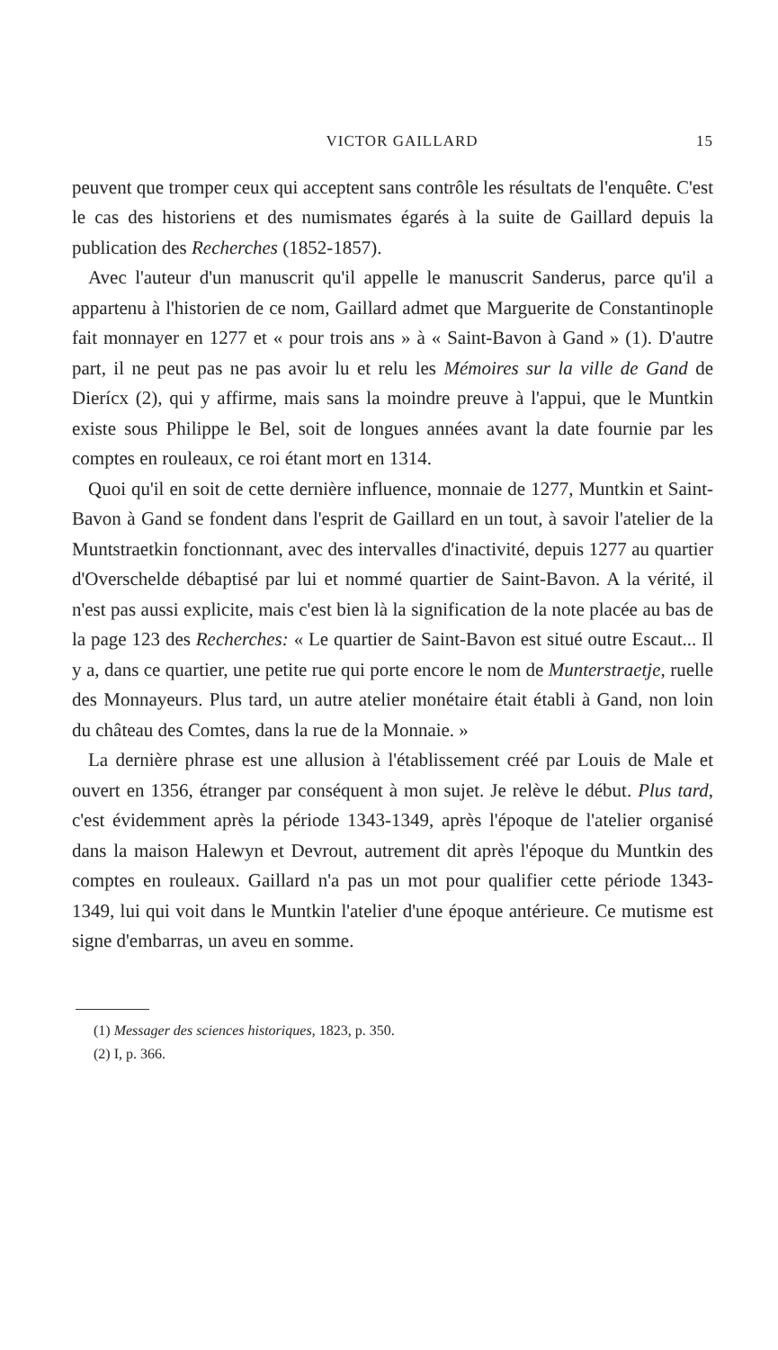VICTOR GAILLARD 15
peuvent que tromper ceux qui acceptent sans contrôle les résultats de l'enquête. C'est le cas des historiens et des numismates égarés à la suite de Gaillard depuis la publication des Recherches (1852-1857).
Avec l'auteur d'un manuscrit qu'il appelle le manuscrit Sanderus, parce qu'il a appartenu à l'historien de ce nom, Gaillard admet que Marguerite de Constantinople fait monnayer en 1277 et « pour trois ans » à « Saint-Bavon à Gand » (1). D'autre part, il ne peut pas ne pas avoir lu et relu les Mémoires sur la ville de Gand de Dierícx (2), qui y affirme, mais sans la moindre preuve à l'appui, que le Muntkin existe sous Philippe le Bel, soit de longues années avant la date fournie par les comptes en rouleaux, ce roi étant mort en 1314.
Quoi qu'il en soit de cette dernière influence, monnaie de 1277, Muntkin et Saint-Bavon à Gand se fondent dans l'esprit de Gaillard en un tout, à savoir l'atelier de la Muntstraetkin fonctionnant, avec des intervalles d'inactivité, depuis 1277 au quartier d'Overschelde débaptisé par lui et nommé quartier de Saint-Bavon. A la vérité, il n'est pas aussi explicite, mais c'est bien là la signification de la note placée au bas de la page 123 des Recherches: « Le quartier de Saint-Bavon est situé outre Escaut... Il y a, dans ce quartier, une petite rue qui porte encore le nom de Munterstraetje, ruelle des Monnayeurs. Plus tard, un autre atelier monétaire était établi à Gand, non loin du château des Comtes, dans la rue de la Monnaie. »
La dernière phrase est une allusion à l'établissement créé par Louis de Male et ouvert en 1356, étranger par conséquent à mon sujet. Je relève le début. Plus tard, c'est évidemment après la période 1343-1349, après l'époque de l'atelier organisé dans la maison Halewyn et Devrout, autrement dit après l'époque du Muntkin des comptes en rouleaux. Gaillard n'a pas un mot pour qualifier cette période 1343-1349, lui qui voit dans le Muntkin l'atelier d'une époque antérieure. Ce mutisme est signe d'embarras, un aveu en somme.
(1) Messager des sciences historiques, 1823, p. 350.
(2) I, p. 366.